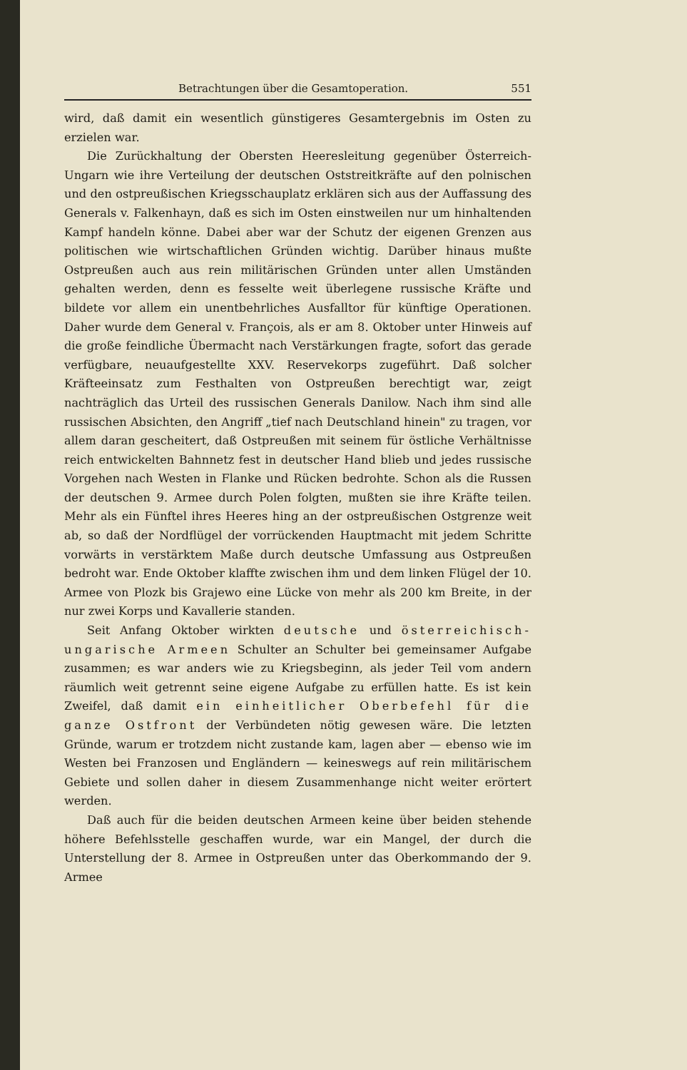Betrachtungen über die Gesamtoperation. 551
wird, daß damit ein wesentlich günstigeres Gesamtergebnis im Osten zu erzielen war.
Die Zurückhaltung der Obersten Heeresleitung gegenüber Österreich-Ungarn wie ihre Verteilung der deutschen Oststreitkräfte auf den polnischen und den ostpreußischen Kriegsschauplatz erklären sich aus der Auffassung des Generals v. Falkenhayn, daß es sich im Osten einstweilen nur um hinhaltenden Kampf handeln könne. Dabei aber war der Schutz der eigenen Grenzen aus politischen wie wirtschaftlichen Gründen wichtig. Darüber hinaus mußte Ostpreußen auch aus rein militärischen Gründen unter allen Umständen gehalten werden, denn es fesselte weit überlegene russische Kräfte und bildete vor allem ein unentbehrliches Ausfalltor für künftige Operationen. Daher wurde dem General v. François, als er am 8. Oktober unter Hinweis auf die große feindliche Übermacht nach Verstärkungen fragte, sofort das gerade verfügbare, neuaufgestellte XXV. Reservekorps zugeführt. Daß solcher Kräfteeinsatz zum Festhalten von Ostpreußen berechtigt war, zeigt nachträglich das Urteil des russischen Generals Danilow. Nach ihm sind alle russischen Absichten, den Angriff „tief nach Deutschland hinein" zu tragen, vor allem daran gescheitert, daß Ostpreußen mit seinem für östliche Verhältnisse reich entwickelten Bahnnetz fest in deutscher Hand blieb und jedes russische Vorgehen nach Westen in Flanke und Rücken bedrohte. Schon als die Russen der deutschen 9. Armee durch Polen folgten, mußten sie ihre Kräfte teilen. Mehr als ein Fünftel ihres Heeres hing an der ostpreußischen Ostgrenze weit ab, so daß der Nordflügel der vorrückenden Hauptmacht mit jedem Schritte vorwärts in verstärktem Maße durch deutsche Umfassung aus Ostpreußen bedroht war. Ende Oktober klaffte zwischen ihm und dem linken Flügel der 10. Armee von Plozk bis Grajewo eine Lücke von mehr als 200 km Breite, in der nur zwei Korps und Kavallerie standen.
Seit Anfang Oktober wirkten deutsche und österreichisch-ungarische Armeen Schulter an Schulter bei gemeinsamer Aufgabe zusammen; es war anders wie zu Kriegsbeginn, als jeder Teil vom andern räumlich weit getrennt seine eigene Aufgabe zu erfüllen hatte. Es ist kein Zweifel, daß damit ein einheitlicher Oberbefehl für die ganze Ostfront der Verbündeten nötig gewesen wäre. Die letzten Gründe, warum er trotzdem nicht zustande kam, lagen aber — ebenso wie im Westen bei Franzosen und Engländern — keineswegs auf rein militärischem Gebiete und sollen daher in diesem Zusammenhange nicht weiter erörtert werden.
Daß auch für die beiden deutschen Armeen keine über beiden stehende höhere Befehlsstelle geschaffen wurde, war ein Mangel, der durch die Unterstellung der 8. Armee in Ostpreußen unter das Oberkommando der 9. Armee